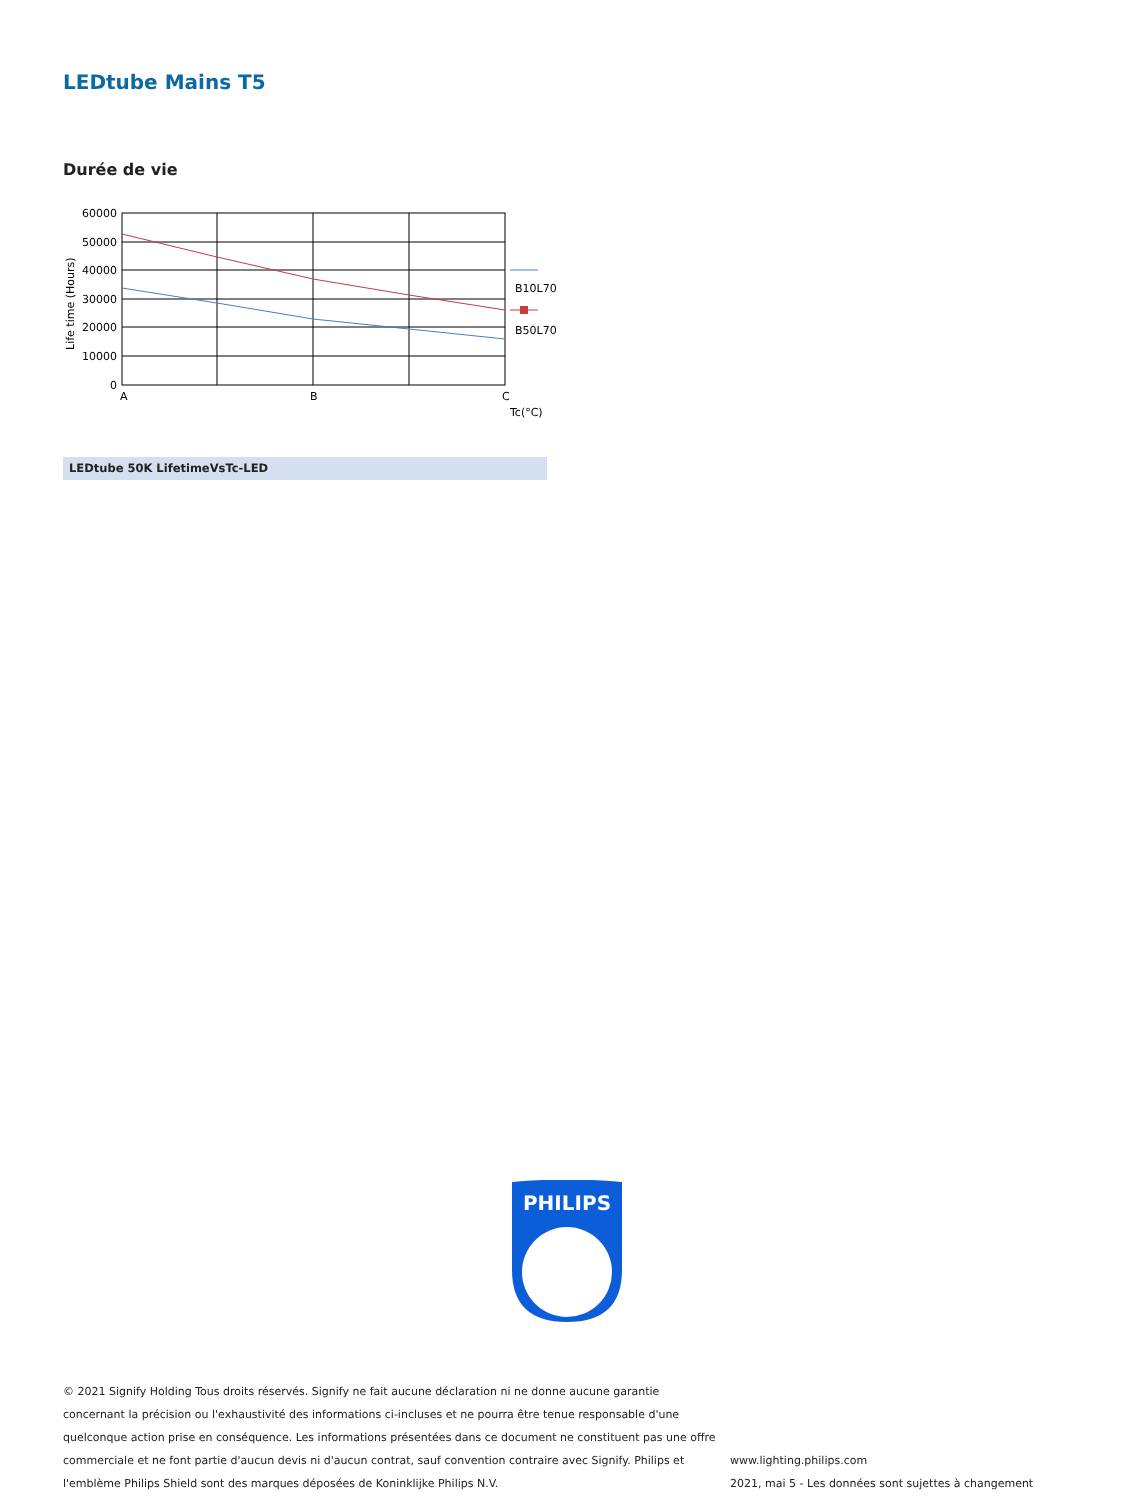LEDtube Mains T5
Durée de vie
60000
50000
40000
30000
20000
10000
0
A
B
C
Tc(°C)
Life time (Hours)
B10L70
B50L70
LEDtube 50K LifetimeVsTc-LED
PHILIPS
© 2021 Signify Holding Tous droits réservés. Signify ne fait aucune déclaration ni ne donne aucune garantie concernant la précision ou l'exhaustivité des informations ci-incluses et ne pourra être tenue responsable d'une quelconque action prise en conséquence. Les informations présentées dans ce document ne constituent pas une offre commerciale et ne font partie d'aucun devis ni d'aucun contrat, sauf convention contraire avec Signify. Philips et l'emblème Philips Shield sont des marques déposées de Koninklijke Philips N.V.
www.lighting.philips.com
2021, mai 5 - Les données sont sujettes à changement